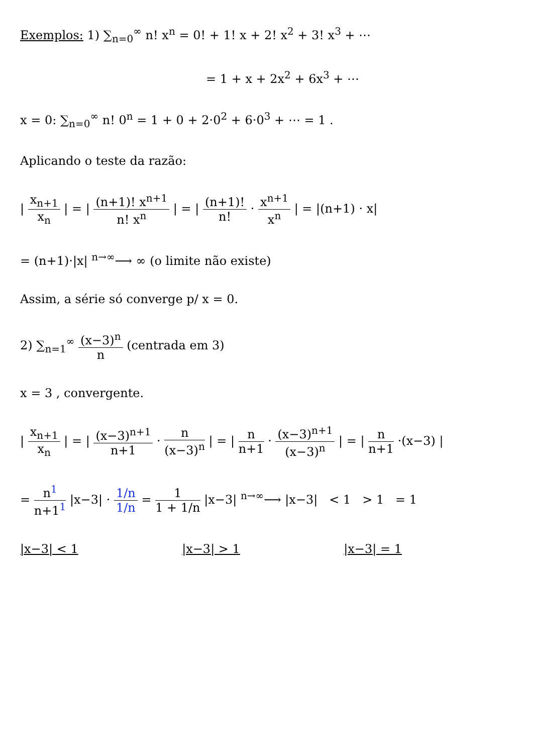Exemplos: 1) ∑<sub>n=0</sub><sup>∞</sup> n! x<sup>n</sup> = 0! + 1! x + 2! x<sup>2</sup> + 3! x<sup>3</sup> + ⋯
= 1 + x + 2x<sup>2</sup> + 6x<sup>3</sup> + ⋯
x = 0: ∑<sub>n=0</sub><sup>∞</sup> n! 0<sup>n</sup> = 1 + 0 + 2·0<sup>2</sup> + 6·0<sup>3</sup> + ⋯ = 1 .
Aplicando o teste da razão:
| x<sub>n+1</sub> x<sub>n</sub> | = | (n+1)! x<sup>n+1</sup> n! x<sup>n</sup> | = | (n+1)! n! · x<sup>n+1</sup> x<sup>n</sup> | = |(n+1) · x|
= (n+1)·|x| <sup>n→∞</sup>⟶ ∞ (o limite não existe)
Assim, a série só converge p/ x = 0.
2) ∑<sub>n=1</sub><sup>∞</sup> (x−3)<sup>n</sup> n (centrada em 3)
x = 3 , convergente.
| x<sub>n+1</sub> x<sub>n</sub> | = | (x−3)<sup>n+1</sup> n+1 · n (x−3)<sup>n</sup> | = | n n+1 · (x−3)<sup>n+1</sup> (x−3)<sup>n</sup> | = | n n+1 ·(x−3) |
= n<sup>1</sup> n+1<sup>1</sup> |x−3| · 1/n 1/n = 1 1 + 1/n |x−3| <sup>n→∞</sup>⟶ |x−3| < 1 > 1 = 1
|x−3| < 1 |x−3| > 1 |x−3| = 1